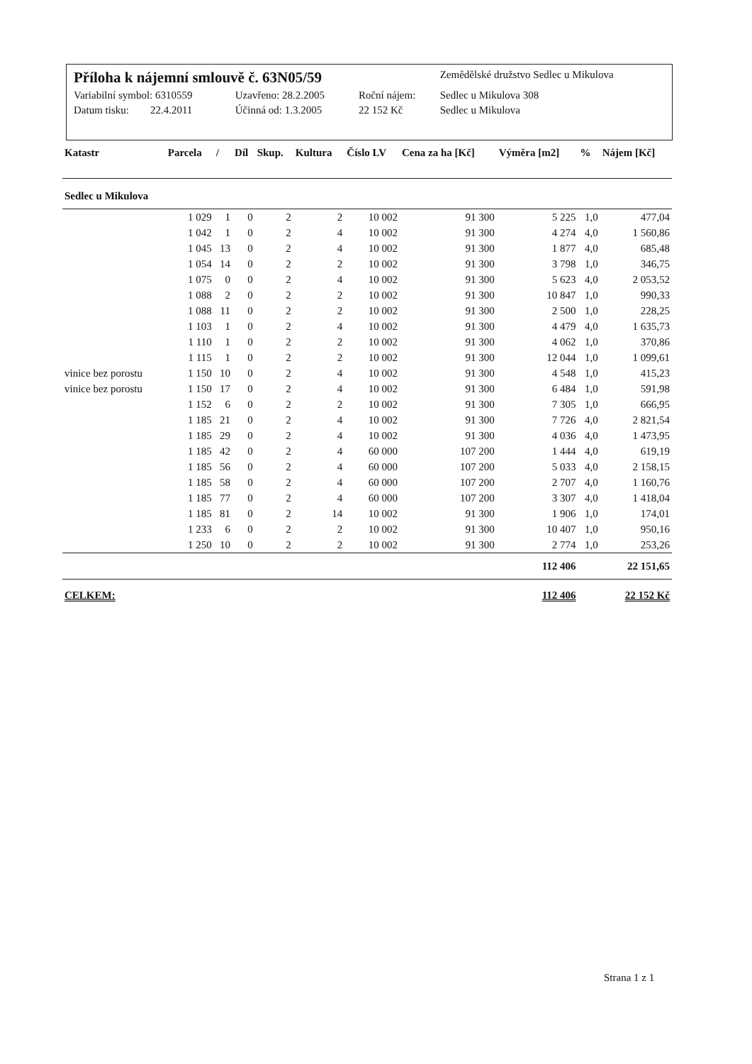| Příloha k nájemní smlouvě č. 63N05/59 | | | Zemědělské družstvo Sedlec u Mikulova |
| Variabilní symbol: 6310559 | Uzavřeno: 28.2.2005 | Roční nájem: | Sedlec u Mikulova 308 |
| Datum tisku: 22.4.2011 | Účinná od: 1.3.2005 | 22 152 Kč | Sedlec u Mikulova |
| Katastr | Parcela | / | Díl | Skup. | Kultura | Číslo LV | Cena za ha [Kč] | Výměra [m2] | % | Nájem [Kč] |
| --- | --- | --- | --- | --- | --- | --- | --- | --- | --- | --- |
| Sedlec u Mikulova | | | | | | | | | | |
| | 1 029 | 1 | 0 | 2 | 2 | 10 002 | 91 300 | 5 225 | 1,0 | 477,04 |
| | 1 042 | 1 | 0 | 2 | 4 | 10 002 | 91 300 | 4 274 | 4,0 | 1 560,86 |
| | 1 045 | 13 | 0 | 2 | 4 | 10 002 | 91 300 | 1 877 | 4,0 | 685,48 |
| | 1 054 | 14 | 0 | 2 | 2 | 10 002 | 91 300 | 3 798 | 1,0 | 346,75 |
| | 1 075 | 0 | 0 | 2 | 4 | 10 002 | 91 300 | 5 623 | 4,0 | 2 053,52 |
| | 1 088 | 2 | 0 | 2 | 2 | 10 002 | 91 300 | 10 847 | 1,0 | 990,33 |
| | 1 088 | 11 | 0 | 2 | 2 | 10 002 | 91 300 | 2 500 | 1,0 | 228,25 |
| | 1 103 | 1 | 0 | 2 | 4 | 10 002 | 91 300 | 4 479 | 4,0 | 1 635,73 |
| | 1 110 | 1 | 0 | 2 | 2 | 10 002 | 91 300 | 4 062 | 1,0 | 370,86 |
| | 1 115 | 1 | 0 | 2 | 2 | 10 002 | 91 300 | 12 044 | 1,0 | 1 099,61 |
| vinice bez porostu | 1 150 | 10 | 0 | 2 | 4 | 10 002 | 91 300 | 4 548 | 1,0 | 415,23 |
| vinice bez porostu | 1 150 | 17 | 0 | 2 | 4 | 10 002 | 91 300 | 6 484 | 1,0 | 591,98 |
| | 1 152 | 6 | 0 | 2 | 2 | 10 002 | 91 300 | 7 305 | 1,0 | 666,95 |
| | 1 185 | 21 | 0 | 2 | 4 | 10 002 | 91 300 | 7 726 | 4,0 | 2 821,54 |
| | 1 185 | 29 | 0 | 2 | 4 | 10 002 | 91 300 | 4 036 | 4,0 | 1 473,95 |
| | 1 185 | 42 | 0 | 2 | 4 | 60 000 | 107 200 | 1 444 | 4,0 | 619,19 |
| | 1 185 | 56 | 0 | 2 | 4 | 60 000 | 107 200 | 5 033 | 4,0 | 2 158,15 |
| | 1 185 | 58 | 0 | 2 | 4 | 60 000 | 107 200 | 2 707 | 4,0 | 1 160,76 |
| | 1 185 | 77 | 0 | 2 | 4 | 60 000 | 107 200 | 3 307 | 4,0 | 1 418,04 |
| | 1 185 | 81 | 0 | 2 | 14 | 10 002 | 91 300 | 1 906 | 1,0 | 174,01 |
| | 1 233 | 6 | 0 | 2 | 2 | 10 002 | 91 300 | 10 407 | 1,0 | 950,16 |
| | 1 250 | 10 | 0 | 2 | 2 | 10 002 | 91 300 | 2 774 | 1,0 | 253,26 |
| | | | | | | | | 112 406 | | 22 151,65 |
| CELKEM: | | | | | | | | 112 406 | | 22 152 Kč |
Strana 1 z 1